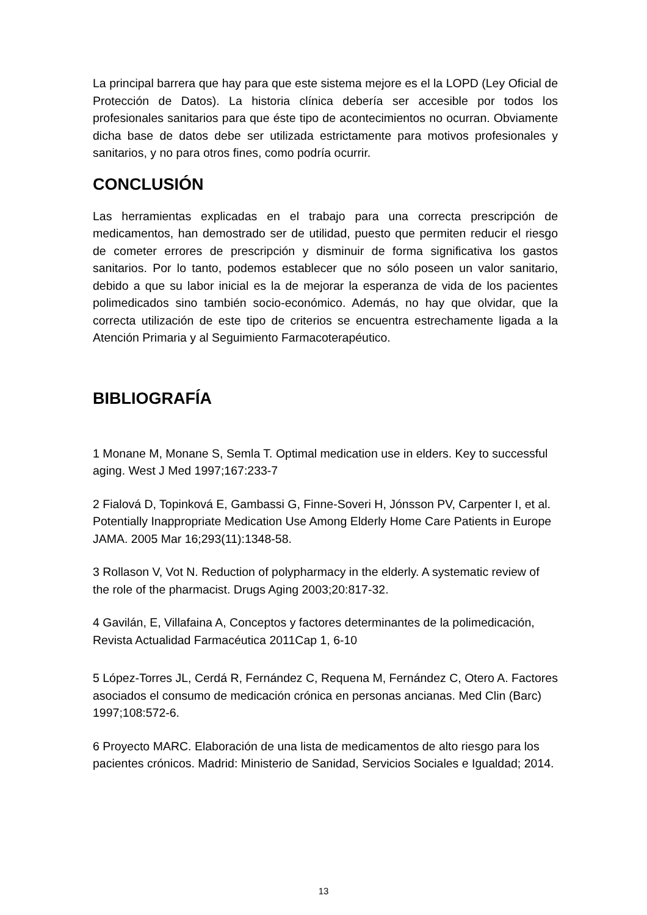La principal barrera que hay para que este sistema mejore es el la LOPD (Ley Oficial de Protección de Datos). La historia clínica debería ser accesible por todos los profesionales sanitarios para que éste tipo de acontecimientos no ocurran. Obviamente dicha base de datos debe ser utilizada estrictamente para motivos profesionales y sanitarios, y no para otros fines, como podría ocurrir.
CONCLUSIÓN
Las herramientas explicadas en el trabajo para una correcta prescripción de medicamentos, han demostrado ser de utilidad, puesto que permiten reducir el riesgo de cometer errores de prescripción y disminuir de forma significativa los gastos sanitarios. Por lo tanto, podemos establecer que no sólo poseen un valor sanitario, debido a que su labor inicial es la de mejorar la esperanza de vida de los pacientes polimedicados sino también socio-económico. Además, no hay que olvidar, que la correcta utilización de este tipo de criterios se encuentra estrechamente ligada a la Atención Primaria y al Seguimiento Farmacoterapéutico.
BIBLIOGRAFÍA
1 Monane M, Monane S, Semla T. Optimal medication use in elders. Key to successful aging. West J Med 1997;167:233-7
2 Fialová D, Topinková E, Gambassi G, Finne-Soveri H, Jónsson PV, Carpenter I, et al. Potentially Inappropriate Medication Use Among Elderly Home Care Patients in Europe JAMA. 2005 Mar 16;293(11):1348-58.
3 Rollason V, Vot N. Reduction of polypharmacy in the elderly. A systematic review of the role of the pharmacist. Drugs Aging 2003;20:817-32.
4 Gavilán, E, Villafaina A, Conceptos y factores determinantes de la polimedicación, Revista Actualidad Farmacéutica 2011Cap 1, 6-10
5 López-Torres JL, Cerdá R, Fernández C, Requena M, Fernández C, Otero A. Factores asociados el consumo de medicación crónica en personas ancianas. Med Clin (Barc) 1997;108:572-6.
6 Proyecto MARC. Elaboración de una lista de medicamentos de alto riesgo para los pacientes crónicos. Madrid: Ministerio de Sanidad, Servicios Sociales e Igualdad; 2014.
13